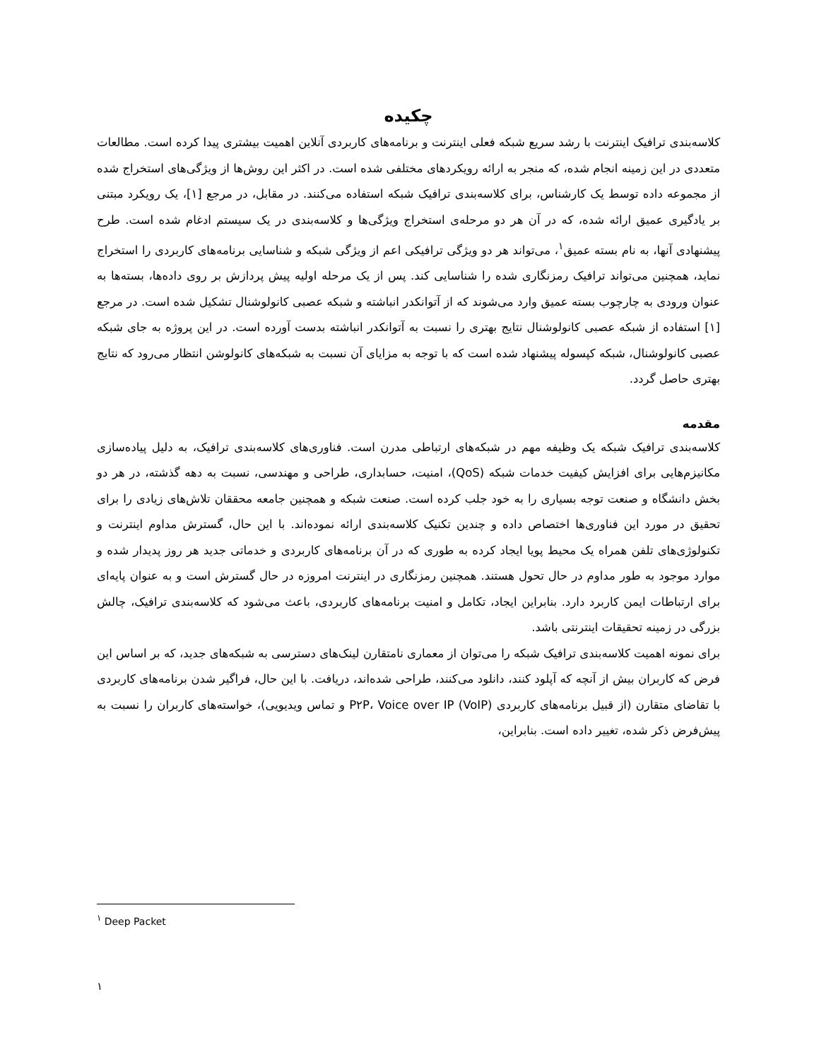چکیده
کلاسه‌بندی ترافیک اینترنت با رشد سریع شبکه فعلی اینترنت و برنامه‌های کاربردی آنلاین اهمیت بیشتری پیدا کرده است. مطالعات متعددی در این زمینه انجام شده، که منجر به ارائه رویکردهای مختلفی شده است. در اکثر این روش‌ها از ویژگی‌های استخراج شده از مجموعه داده توسط یک کارشناس، برای کلاسه‌بندی ترافیک شبکه استفاده می‌کنند. در مقابل، در مرجع [۱]، یک رویکرد مبتنی بر یادگیری عمیق ارائه شده، که در آن هر دو مرحله‌ی استخراج ویژگی‌ها و کلاسه‌بندی در یک سیستم ادغام شده است. طرح پیشنهادی آنها، به نام بسته عمیق<sup>۱</sup>، می‌تواند هر دو ویژگی ترافیکی اعم از ویژگی شبکه و شناسایی برنامه‌های کاربردی را استخراج نماید، همچنین می‌تواند ترافیک رمزنگاری شده را شناسایی کند. پس از یک مرحله اولیه پیش پردازش بر روی داده‌ها، بسته‌ها به عنوان ورودی به چارچوب بسته عمیق وارد می‌شوند که از آتوانکدر انباشته و شبکه عصبی کانولوشنال تشکیل شده است. در مرجع [۱] استفاده از شبکه عصبی کانولوشنال نتایج بهتری را نسبت به آتوانکدر انباشته بدست آورده است. در این پروژه به جای شبکه عصبی کانولوشنال، شبکه کپسوله پیشنهاد شده است که با توجه به مزایای آن نسبت به شبکه‌های کانولوشن انتظار می‌رود که نتایج بهتری حاصل گردد.
مقدمه
کلاسه‌بندی ترافیک شبکه یک وظیفه مهم در شبکه‌های ارتباطی مدرن است. فناوری‌های کلاسه‌بندی ترافیک، به دلیل پیاده‌سازی مکانیزم‌هایی برای افزایش کیفیت خدمات شبکه (QoS)، امنیت، حسابداری، طراحی و مهندسی، نسبت به دهه گذشته، در هر دو بخش دانشگاه و صنعت توجه بسیاری را به خود جلب کرده است. صنعت شبکه و همچنین جامعه محققان تلاش‌های زیادی را برای تحقیق در مورد این فناوری‌ها اختصاص داده و چندین تکنیک کلاسه‌بندی ارائه نموده‌اند. با این حال، گسترش مداوم اینترنت و تکنولوژی‌های تلفن همراه یک محیط پویا ایجاد کرده به طوری که در آن برنامه‌های کاربردی و خدماتی جدید هر روز پدیدار شده و موارد موجود به طور مداوم در حال تحول هستند. همچنین رمزنگاری در اینترنت امروزه در حال گسترش است و به عنوان پایه‌ای برای ارتباطات ایمن کاربرد دارد. بنابراین ایجاد، تکامل و امنیت برنامه‌های کاربردی، باعث می‌شود که کلاسه‌بندی ترافیک، چالش بزرگی در زمینه تحقیقات اینترنتی باشد.
برای نمونه اهمیت کلاسه‌بندی ترافیک شبکه را می‌توان از معماری نامتقارن لینک‌های دسترسی به شبکه‌های جدید، که بر اساس این فرض که کاربران بیش از آنچه که آپلود کنند، دانلود می‌کنند، طراحی شده‌اند، دریافت. با این حال، فراگیر شدن برنامه‌های کاربردی با تقاضای متقارن (از قبیل برنامه‌های کاربردی P۲P، Voice over IP (VoIP) و تماس ویدیویی)، خواسته‌های کاربران را نسبت به پیش‌فرض ذکر شده، تغییر داده است. بنابراین،
<sup>۱</sup> Deep Packet
۱